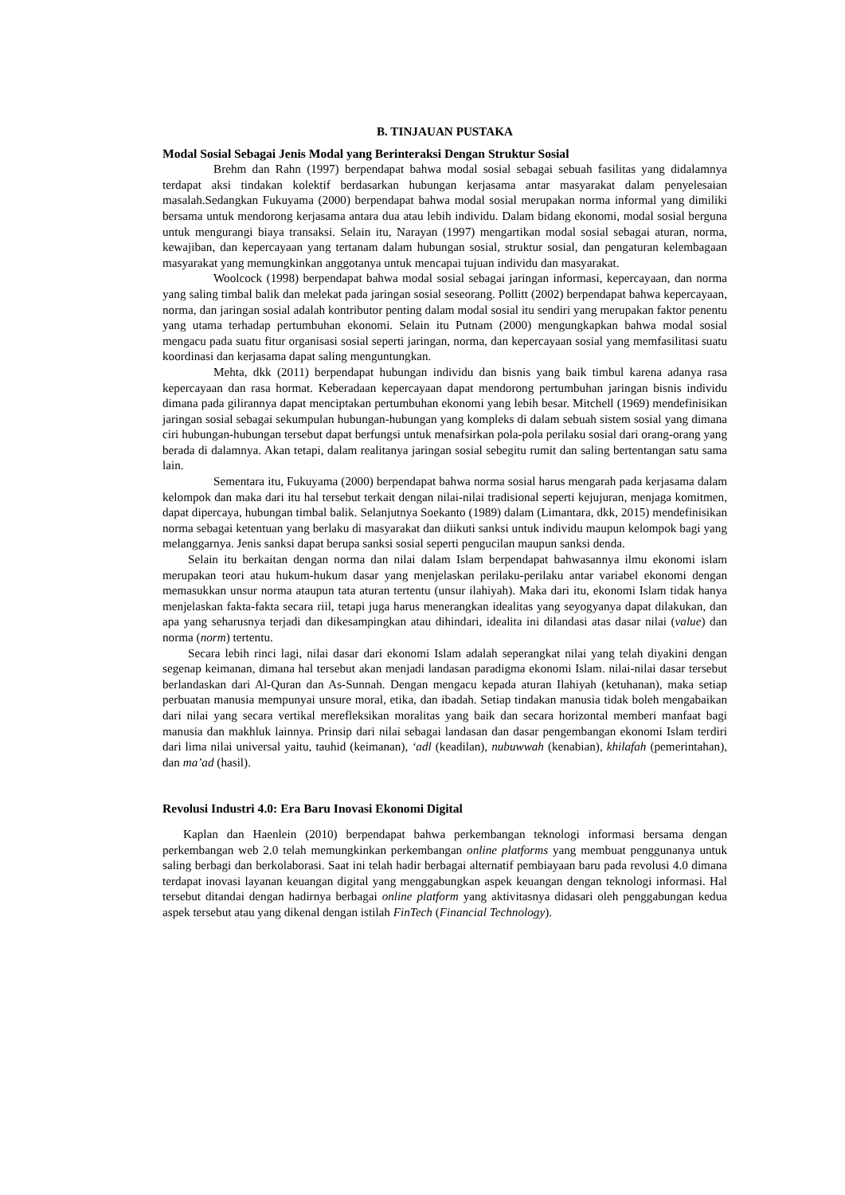B. TINJAUAN PUSTAKA
Modal Sosial Sebagai Jenis Modal yang Berinteraksi Dengan Struktur Sosial
Brehm dan Rahn (1997) berpendapat bahwa modal sosial sebagai sebuah fasilitas yang didalamnya terdapat aksi tindakan kolektif berdasarkan hubungan kerjasama antar masyarakat dalam penyelesaian masalah.Sedangkan Fukuyama (2000) berpendapat bahwa modal sosial merupakan norma informal yang dimiliki bersama untuk mendorong kerjasama antara dua atau lebih individu. Dalam bidang ekonomi, modal sosial berguna untuk mengurangi biaya transaksi. Selain itu, Narayan (1997) mengartikan modal sosial sebagai aturan, norma, kewajiban, dan kepercayaan yang tertanam dalam hubungan sosial, struktur sosial, dan pengaturan kelembagaan masyarakat yang memungkinkan anggotanya untuk mencapai tujuan individu dan masyarakat.
Woolcock (1998) berpendapat bahwa modal sosial sebagai jaringan informasi, kepercayaan, dan norma yang saling timbal balik dan melekat pada jaringan sosial seseorang. Pollitt (2002) berpendapat bahwa kepercayaan, norma, dan jaringan sosial adalah kontributor penting dalam modal sosial itu sendiri yang merupakan faktor penentu yang utama terhadap pertumbuhan ekonomi. Selain itu Putnam (2000) mengungkapkan bahwa modal sosial mengacu pada suatu fitur organisasi sosial seperti jaringan, norma, dan kepercayaan sosial yang memfasilitasi suatu koordinasi dan kerjasama dapat saling menguntungkan.
Mehta, dkk (2011) berpendapat hubungan individu dan bisnis yang baik timbul karena adanya rasa kepercayaan dan rasa hormat. Keberadaan kepercayaan dapat mendorong pertumbuhan jaringan bisnis individu dimana pada gilirannya dapat menciptakan pertumbuhan ekonomi yang lebih besar. Mitchell (1969) mendefinisikan jaringan sosial sebagai sekumpulan hubungan-hubungan yang kompleks di dalam sebuah sistem sosial yang dimana ciri hubungan-hubungan tersebut dapat berfungsi untuk menafsirkan pola-pola perilaku sosial dari orang-orang yang berada di dalamnya. Akan tetapi, dalam realitanya jaringan sosial sebegitu rumit dan saling bertentangan satu sama lain.
Sementara itu, Fukuyama (2000) berpendapat bahwa norma sosial harus mengarah pada kerjasama dalam kelompok dan maka dari itu hal tersebut terkait dengan nilai-nilai tradisional seperti kejujuran, menjaga komitmen, dapat dipercaya, hubungan timbal balik. Selanjutnya Soekanto (1989) dalam (Limantara, dkk, 2015) mendefinisikan norma sebagai ketentuan yang berlaku di masyarakat dan diikuti sanksi untuk individu maupun kelompok bagi yang melanggarnya. Jenis sanksi dapat berupa sanksi sosial seperti pengucilan maupun sanksi denda.
Selain itu berkaitan dengan norma dan nilai dalam Islam berpendapat bahwasannya ilmu ekonomi islam merupakan teori atau hukum-hukum dasar yang menjelaskan perilaku-perilaku antar variabel ekonomi dengan memasukkan unsur norma ataupun tata aturan tertentu (unsur ilahiyah). Maka dari itu, ekonomi Islam tidak hanya menjelaskan fakta-fakta secara riil, tetapi juga harus menerangkan idealitas yang seyogyanya dapat dilakukan, dan apa yang seharusnya terjadi dan dikesampingkan atau dihindari, idealita ini dilandasi atas dasar nilai (value) dan norma (norm) tertentu.
Secara lebih rinci lagi, nilai dasar dari ekonomi Islam adalah seperangkat nilai yang telah diyakini dengan segenap keimanan, dimana hal tersebut akan menjadi landasan paradigma ekonomi Islam. nilai-nilai dasar tersebut berlandaskan dari Al-Quran dan As-Sunnah. Dengan mengacu kepada aturan Ilahiyah (ketuhanan), maka setiap perbuatan manusia mempunyai unsure moral, etika, dan ibadah. Setiap tindakan manusia tidak boleh mengabaikan dari nilai yang secara vertikal merefleksikan moralitas yang baik dan secara horizontal memberi manfaat bagi manusia dan makhluk lainnya. Prinsip dari nilai sebagai landasan dan dasar pengembangan ekonomi Islam terdiri dari lima nilai universal yaitu, tauhid (keimanan), ‘adl (keadilan), nubuwwah (kenabian), khilafah (pemerintahan), dan ma’ad (hasil).
Revolusi Industri 4.0: Era Baru Inovasi Ekonomi Digital
Kaplan dan Haenlein (2010) berpendapat bahwa perkembangan teknologi informasi bersama dengan perkembangan web 2.0 telah memungkinkan perkembangan online platforms yang membuat penggunanya untuk saling berbagi dan berkolaborasi. Saat ini telah hadir berbagai alternatif pembiayaan baru pada revolusi 4.0 dimana terdapat inovasi layanan keuangan digital yang menggabungkan aspek keuangan dengan teknologi informasi. Hal tersebut ditandai dengan hadirnya berbagai online platform yang aktivitasnya didasari oleh penggabungan kedua aspek tersebut atau yang dikenal dengan istilah FinTech (Financial Technology).